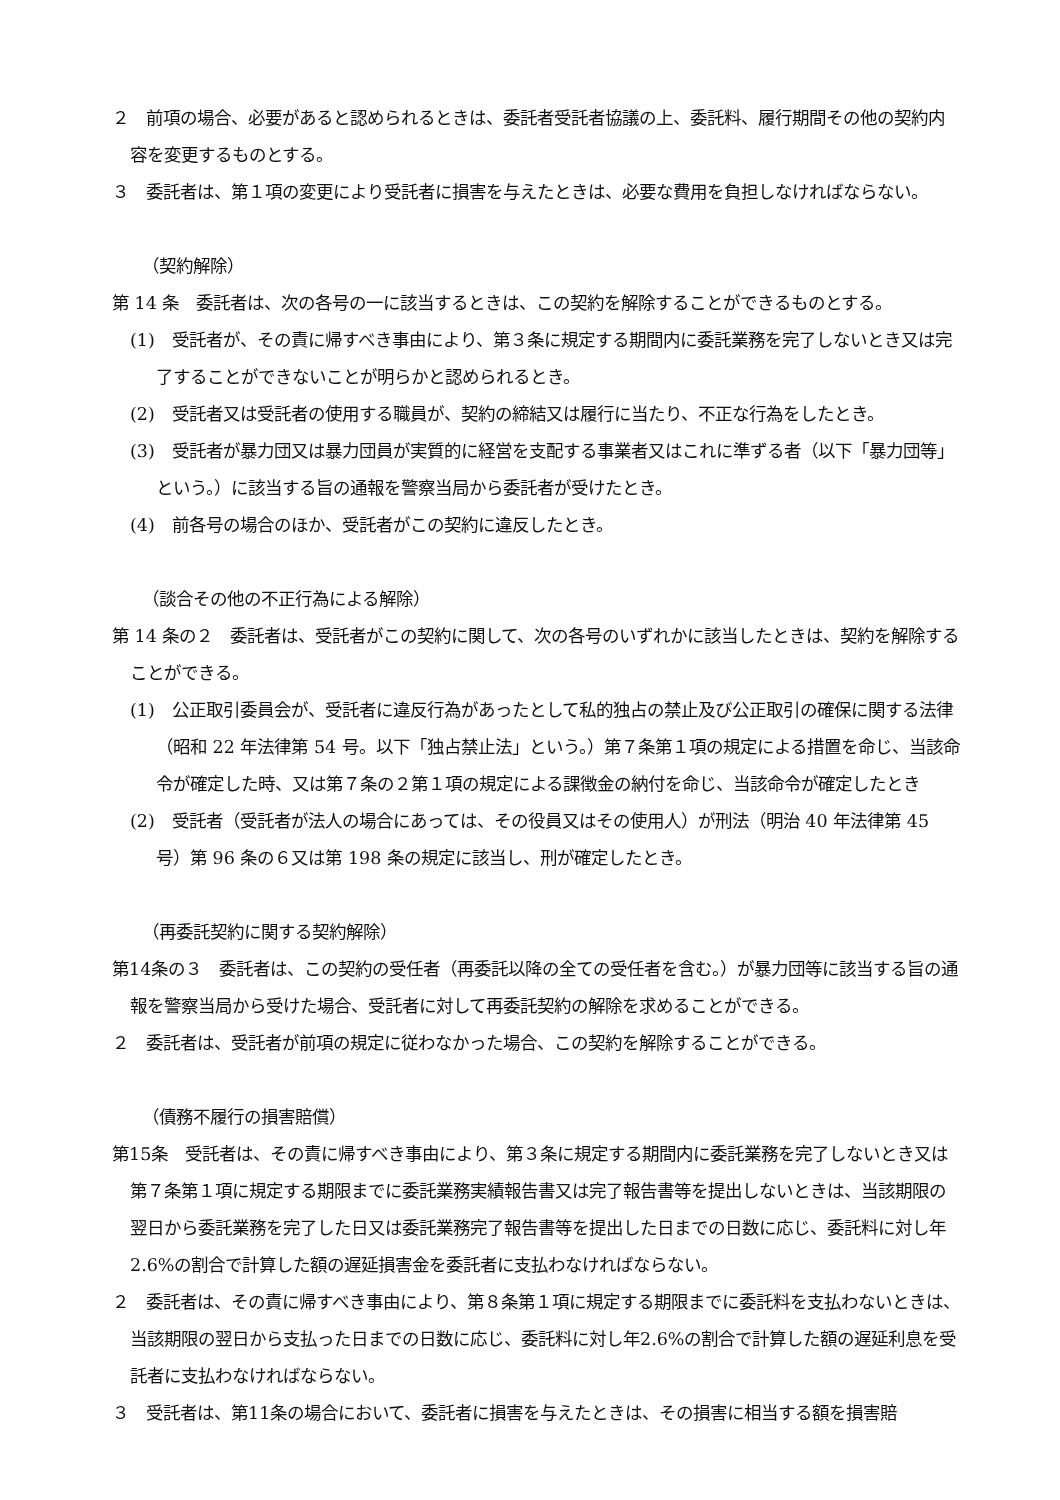２　前項の場合、必要があると認められるときは、委託者受託者協議の上、委託料、履行期間その他の契約内容を変更するものとする。
３　委託者は、第１項の変更により受託者に損害を与えたときは、必要な費用を負担しなければならない。
（契約解除）
第 14 条　委託者は、次の各号の一に該当するときは、この契約を解除することができるものとする。
(1)　受託者が、その責に帰すべき事由により、第３条に規定する期間内に委託業務を完了しないとき又は完了することができないことが明らかと認められるとき。
(2)　受託者又は受託者の使用する職員が、契約の締結又は履行に当たり、不正な行為をしたとき。
(3)　受託者が暴力団又は暴力団員が実質的に経営を支配する事業者又はこれに準ずる者（以下「暴力団等」という。）に該当する旨の通報を警察当局から委託者が受けたとき。
(4)　前各号の場合のほか、受託者がこの契約に違反したとき。
（談合その他の不正行為による解除）
第 14 条の２　委託者は、受託者がこの契約に関して、次の各号のいずれかに該当したときは、契約を解除することができる。
(1)　公正取引委員会が、受託者に違反行為があったとして私的独占の禁止及び公正取引の確保に関する法律（昭和 22 年法律第 54 号。以下「独占禁止法」という。）第７条第１項の規定による措置を命じ、当該命令が確定した時、又は第７条の２第１項の規定による課徴金の納付を命じ、当該命令が確定したとき
(2)　受託者（受託者が法人の場合にあっては、その役員又はその使用人）が刑法（明治 40 年法律第 45 号）第 96 条の６又は第 198 条の規定に該当し、刑が確定したとき。
（再委託契約に関する契約解除）
第14条の３　委託者は、この契約の受任者（再委託以降の全ての受任者を含む。）が暴力団等に該当する旨の通報を警察当局から受けた場合、受託者に対して再委託契約の解除を求めることができる。
２　委託者は、受託者が前項の規定に従わなかった場合、この契約を解除することができる。
（債務不履行の損害賠償）
第15条　受託者は、その責に帰すべき事由により、第３条に規定する期間内に委託業務を完了しないとき又は第７条第１項に規定する期限までに委託業務実績報告書又は完了報告書等を提出しないときは、当該期限の翌日から委託業務を完了した日又は委託業務完了報告書等を提出した日までの日数に応じ、委託料に対し年2.6%の割合で計算した額の遅延損害金を委託者に支払わなければならない。
２　委託者は、その責に帰すべき事由により、第８条第１項に規定する期限までに委託料を支払わないときは、当該期限の翌日から支払った日までの日数に応じ、委託料に対し年2.6%の割合で計算した額の遅延利息を受託者に支払わなければならない。
３　受託者は、第11条の場合において、委託者に損害を与えたときは、その損害に相当する額を損害賠